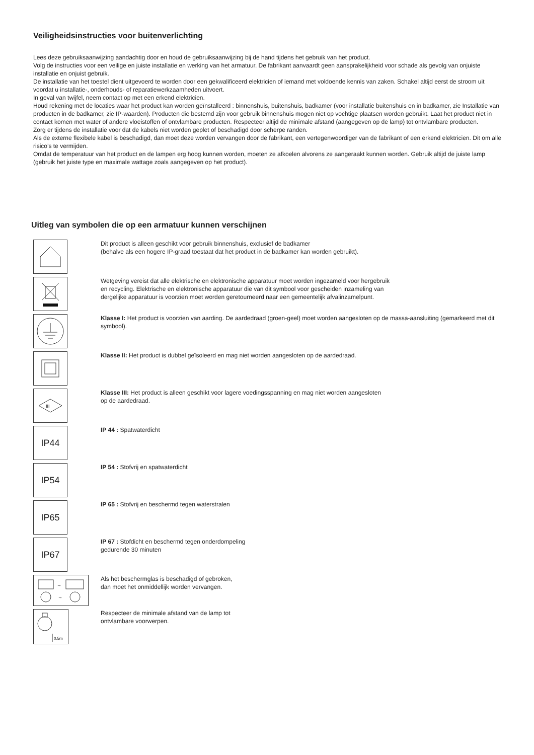Veiligheidsinstructies voor buitenverlichting
Lees deze gebruiksaanwijzing aandachtig door en houd de gebruiksaanwijzing bij de hand tijdens het gebruik van het product.
Volg de instructies voor een veilige en juiste installatie en werking van het armatuur. De fabrikant aanvaardt geen aansprakelijkheid voor schade als gevolg van onjuiste installatie en onjuist gebruik.
De installatie van het toestel dient uitgevoerd te worden door een gekwalificeerd elektricien of iemand met voldoende kennis van zaken. Schakel altijd eerst de stroom uit voordat u installatie-, onderhouds- of reparatiewerkzaamheden uitvoert.
In geval van twijfel, neem contact op met een erkend elektricien.
Houd rekening met de locaties waar het product kan worden geïnstalleerd : binnenshuis, buitenshuis, badkamer (voor installatie buitenshuis en in badkamer, zie Installatie van producten in de badkamer, zie IP-waarden). Producten die bestemd zijn voor gebruik binnenshuis mogen niet op vochtige plaatsen worden gebruikt. Laat het product niet in contact komen met water of andere vloeistoffen of ontvlambare producten. Respecteer altijd de minimale afstand (aangegeven op de lamp) tot ontvlambare producten.
Zorg er tijdens de installatie voor dat de kabels niet worden geplet of beschadigd door scherpe randen.
Als de externe flexibele kabel is beschadigd, dan moet deze worden vervangen door de fabrikant, een vertegenwoordiger van de fabrikant of een erkend elektricien. Dit om alle risico’s te vermijden.
Omdat de temperatuur van het product en de lampen erg hoog kunnen worden, moeten ze afkoelen alvorens ze aangeraakt kunnen worden. Gebruik altijd de juiste lamp (gebruik het juiste type en maximale wattage zoals aangegeven op het product).
Uitleg van symbolen die op een armatuur kunnen verschijnen
Dit product is alleen geschikt voor gebruik binnenshuis, exclusief de badkamer
(behalve als een hogere IP-graad toestaat dat het product in de badkamer kan worden gebruikt).
Wetgeving vereist dat alle elektrische en elektronische apparatuur moet worden ingezameld voor hergebruik
en recycling. Elektrische en elektronische apparatuur die van dit symbool voor gescheiden inzameling van
dergelijke apparatuur is voorzien moet worden geretourneerd naar een gemeentelijk afvalinzamelpunt.
Klasse I: Het product is voorzien van aarding. De aardedraad (groen-geel) moet worden aangesloten op de massa-aansluiting (gemarkeerd met dit symbool).
Klasse II: Het product is dubbel geïsoleerd en mag niet worden aangesloten op de aardedraad.
III
Klasse III: Het product is alleen geschikt voor lagere voedingsspanning en mag niet worden aangesloten
op de aardedraad.
IP44
IP 44 : Spatwaterdicht
IP54
IP 54 : Stofvrij en spatwaterdicht
IP65
IP 65 : Stofvrij en beschermd tegen waterstralen
IP67
IP 67 : Stofdicht en beschermd tegen onderdompeling
gedurende 30 minuten
→
→
Als het beschermglas is beschadigd of gebroken,
dan moet het onmiddellijk worden vervangen.
0.5m
Respecteer de minimale afstand van de lamp tot
ontvlambare voorwerpen.